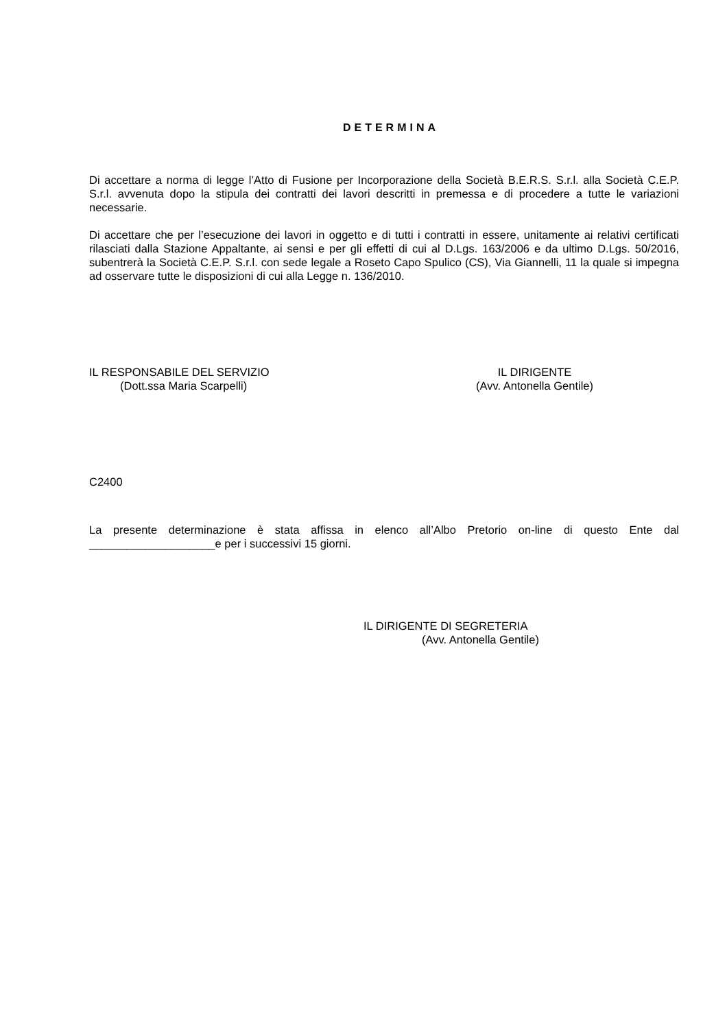DETERMINA
Di accettare a norma di legge l’Atto di Fusione per Incorporazione della Società B.E.R.S. S.r.l. alla Società C.E.P. S.r.l. avvenuta dopo la stipula dei contratti dei lavori descritti in premessa e di procedere a tutte le variazioni necessarie.
Di accettare che per l’esecuzione dei lavori in oggetto e di tutti i contratti in essere, unitamente ai relativi certificati rilasciati dalla Stazione Appaltante, ai sensi e per gli effetti di cui al D.Lgs. 163/2006 e da ultimo D.Lgs. 50/2016, subentrerà la Società C.E.P. S.r.l. con sede legale a Roseto Capo Spulico (CS), Via Giannelli, 11 la quale si impegna ad osservare tutte le disposizioni di cui alla Legge n. 136/2010.
IL RESPONSABILE DEL SERVIZIO
(Dott.ssa Maria Scarpelli)
IL DIRIGENTE
(Avv. Antonella Gentile)
C2400
La presente determinazione è stata affissa in elenco all’Albo Pretorio on-line di questo Ente dal ____________________e per i successivi 15 giorni.
IL DIRIGENTE DI SEGRETERIA
(Avv. Antonella Gentile)